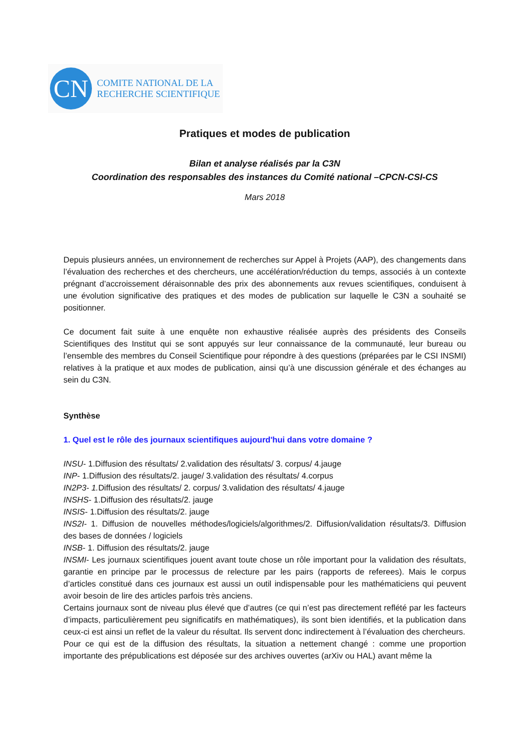CN
COMITE NATIONAL DE LA
RECHERCHE SCIENTIFIQUE
Pratiques et modes de publication
Bilan et analyse réalisés par la C3N
Coordination des responsables des instances du Comité national –CPCN-CSI-CS
Mars 2018
Depuis plusieurs années, un environnement de recherches sur Appel à Projets (AAP), des changements dans l’évaluation des recherches et des chercheurs, une accélération/réduction du temps, associés à un contexte prégnant d’accroissement déraisonnable des prix des abonnements aux revues scientifiques, conduisent à une évolution significative des pratiques et des modes de publication sur laquelle le C3N a souhaité se positionner.
Ce document fait suite à une enquête non exhaustive réalisée auprès des présidents des Conseils Scientifiques des Institut qui se sont appuyés sur leur connaissance de la communauté, leur bureau ou l’ensemble des membres du Conseil Scientifique pour répondre à des questions (préparées par le CSI INSMI) relatives à la pratique et aux modes de publication, ainsi qu’à une discussion générale et des échanges au sein du C3N.
Synthèse
1. Quel est le rôle des journaux scientifiques aujourd'hui dans votre domaine ?
INSU- 1.Diffusion des résultats/ 2.validation des résultats/ 3. corpus/ 4.jauge
INP- 1.Diffusion des résultats/2. jauge/ 3.validation des résultats/ 4.corpus
IN2P3- 1. Diffusion des résultats/ 2. corpus/ 3.validation des résultats/ 4.jauge
INSHS- 1.Diffusion des résultats/2. jauge
INSIS- 1.Diffusion des résultats/2. jauge
INS2I- 1. Diffusion de nouvelles méthodes/logiciels/algorithmes/2. Diffusion/validation résultats/3. Diffusion des bases de données / logiciels
INSB- 1. Diffusion des résultats/2. jauge
INSMI- Les journaux scientifiques jouent avant toute chose un rôle important pour la validation des résultats, garantie en principe par le processus de relecture par les pairs (rapports de referees). Mais le corpus d’articles constitué dans ces journaux est aussi un outil indispensable pour les mathématiciens qui peuvent avoir besoin de lire des articles parfois très anciens.
Certains journaux sont de niveau plus élevé que d’autres (ce qui n’est pas directement reflété par les facteurs d’impacts, particulièrement peu significatifs en mathématiques), ils sont bien identifiés, et la publication dans ceux-ci est ainsi un reflet de la valeur du résultat. Ils servent donc indirectement à l’évaluation des chercheurs.
Pour ce qui est de la diffusion des résultats, la situation a nettement changé : comme une proportion importante des prépublications est déposée sur des archives ouvertes (arXiv ou HAL) avant même la